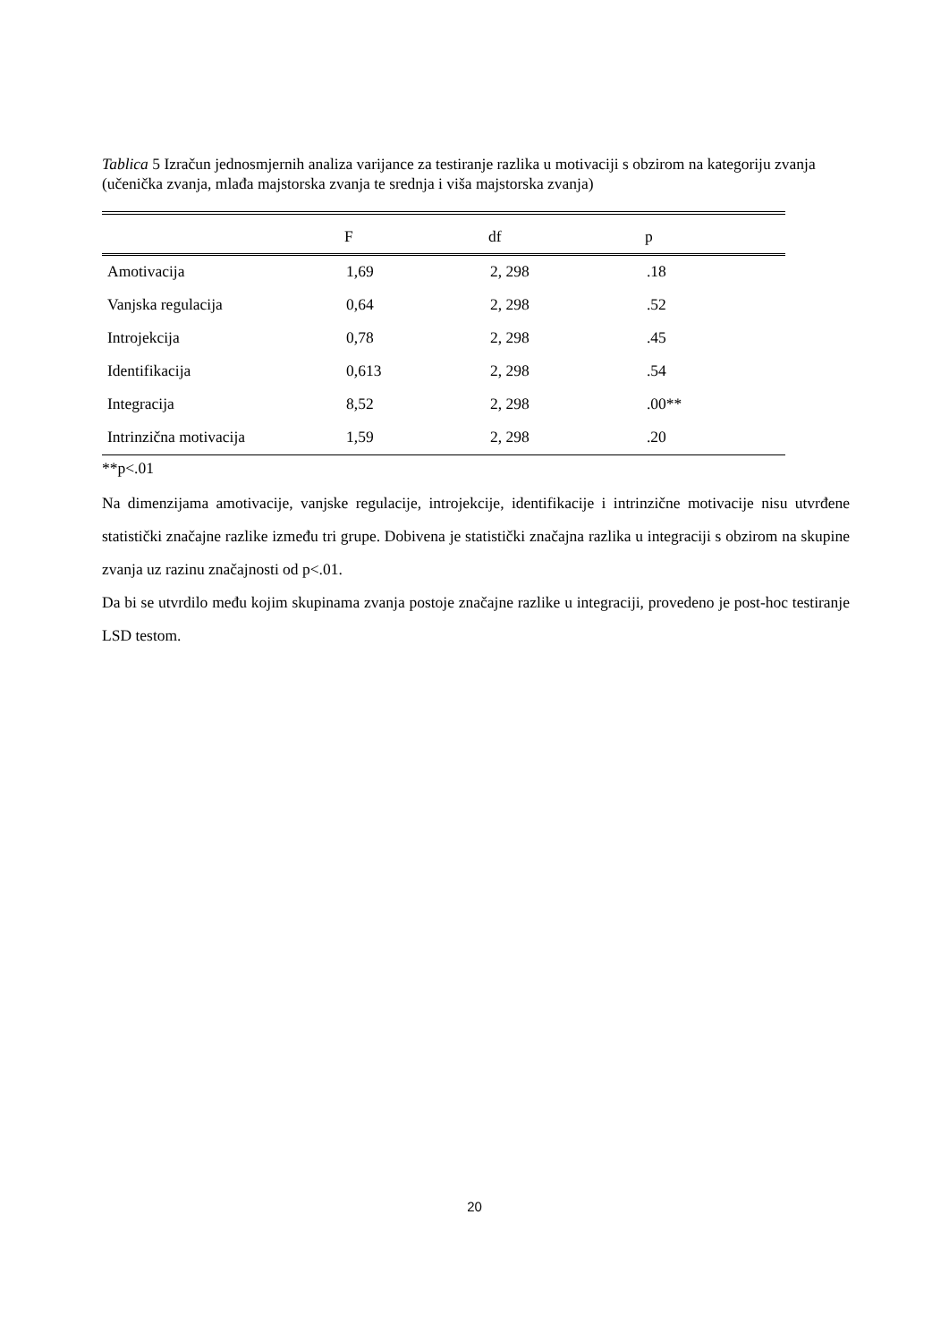Tablica 5 Izračun jednosmjernih analiza varijance za testiranje razlika u motivaciji s obzirom na kategoriju zvanja (učenička zvanja, mlađa majstorska zvanja te srednja i viša majstorska zvanja)
| | F | df | p |
| --- | --- | --- | --- |
| Amotivacija | 1,69 | 2, 298 | .18 |
| Vanjska regulacija | 0,64 | 2, 298 | .52 |
| Introjekcija | 0,78 | 2, 298 | .45 |
| Identifikacija | 0,613 | 2, 298 | .54 |
| Integracija | 8,52 | 2, 298 | .00** |
| Intrinzična motivacija | 1,59 | 2, 298 | .20 |
**p<.01
Na dimenzijama amotivacije, vanjske regulacije, introjekcije, identifikacije i intrinzične motivacije nisu utvrđene statistički značajne razlike između tri grupe. Dobivena je statistički značajna razlika u integraciji s obzirom na skupine zvanja uz razinu značajnosti od p<.01.
Da bi se utvrdilo među kojim skupinama zvanja postoje značajne razlike u integraciji, provedeno je post-hoc testiranje LSD testom.
20